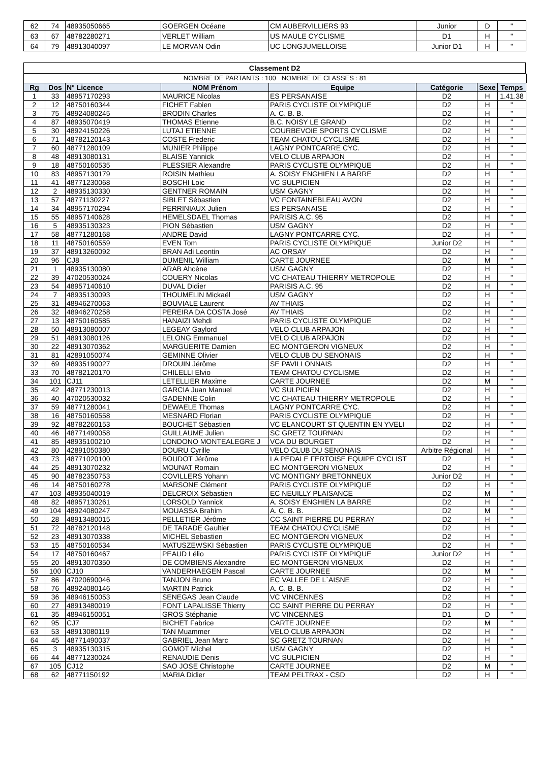| 62 | 74 | 48935050665 | GOERGEN Océane | CM AUBERVILLIERS 93 | Junior | D | " |
| 63 | 67 | 48782280271 | VERLET William | US MAULE CYCLISME | D1 | H | " |
| 64 | 79 | 48913040097 | LE MORVAN Odin | UC LONGJUMELLOISE | Junior D1 | H | " |
Classement D2
NOMBRE DE PARTANTS : 100 NOMBRE DE CLASSES : 81
| Rg | Dos | N° Licence | NOM Prénom | Equipe | Catégorie | Sexe | Temps |
| --- | --- | --- | --- | --- | --- | --- | --- |
| 1 | 33 | 48957170293 | MAURICE Nicolas | ES PERSANAISE | D2 | H | 1.41.38 |
| 2 | 12 | 48750160344 | FICHET Fabien | PARIS CYCLISTE OLYMPIQUE | D2 | H | " |
| 3 | 75 | 48924080245 | BRODIN Charles | A. C. B. B. | D2 | H | " |
| 4 | 87 | 48935070419 | THOMAS Etienne | B.C. NOISY LE GRAND | D2 | H | " |
| 5 | 30 | 48924150226 | LUTAJ ETIENNE | COURBEVOIE SPORTS CYCLISME | D2 | H | " |
| 6 | 71 | 48782120143 | COSTE Frederic | TEAM CHATOU CYCLISME | D2 | H | " |
| 7 | 60 | 48771280109 | MUNIER Philippe | LAGNY PONTCARRE CYC. | D2 | H | " |
| 8 | 48 | 48913080131 | BLAISE Yannick | VELO CLUB ARPAJON | D2 | H | " |
| 9 | 18 | 48750160535 | PLESSIER Alexandre | PARIS CYCLISTE OLYMPIQUE | D2 | H | " |
| 10 | 83 | 48957130179 | ROISIN Mathieu | A. SOISY ENGHIEN LA BARRE | D2 | H | " |
| 11 | 41 | 48771230068 | BOSCHI Loic | VC SULPICIEN | D2 | H | " |
| 12 | 2 | 48935130330 | GENTNER ROMAIN | USM GAGNY | D2 | H | " |
| 13 | 57 | 48771130227 | SIBLET Sébastien | VC FONTAINEBLEAU AVON | D2 | H | " |
| 14 | 34 | 48957170294 | PERRINIAUX Julien | ES PERSANAISE | D2 | H | " |
| 15 | 55 | 48957140628 | HEMELSDAEL Thomas | PARISIS A.C. 95 | D2 | H | " |
| 16 | 5 | 48935130323 | PION Sébastien | USM GAGNY | D2 | H | " |
| 17 | 58 | 48771280168 | ANDRE David | LAGNY PONTCARRE CYC. | D2 | H | " |
| 18 | 11 | 48750160559 | EVEN Tom | PARIS CYCLISTE OLYMPIQUE | Junior D2 | H | " |
| 19 | 37 | 48913260092 | BRAN Adi Leontin | AC ORSAY | D2 | H | " |
| 20 | 96 | CJ8 | DUMENIL William | CARTE JOURNEE | D2 | M | " |
| 21 | 1 | 48935130080 | ARAB Ahcène | USM GAGNY | D2 | H | " |
| 22 | 39 | 47020530024 | COUERY Nicolas | VC CHATEAU THIERRY METROPOLE | D2 | H | " |
| 23 | 54 | 48957140610 | DUVAL Didier | PARISIS A.C. 95 | D2 | H | " |
| 24 | 7 | 48935130093 | THOUMELIN Mickaël | USM GAGNY | D2 | H | " |
| 25 | 31 | 48946270063 | BOUVIALE Laurent | AV THIAIS | D2 | H | " |
| 26 | 32 | 48946270258 | PEREIRA DA COSTA José | AV THIAIS | D2 | H | " |
| 27 | 13 | 48750160585 | HANAIZI Mehdi | PARIS CYCLISTE OLYMPIQUE | D2 | H | " |
| 28 | 50 | 48913080007 | LEGEAY Gaylord | VELO CLUB ARPAJON | D2 | H | " |
| 29 | 51 | 48913080126 | LELONG Emmanuel | VELO CLUB ARPAJON | D2 | H | " |
| 30 | 22 | 48913070362 | MARGUERITE Damien | EC MONTGERON VIGNEUX | D2 | H | " |
| 31 | 81 | 42891050074 | GEMINNE Olivier | VELO CLUB DU SENONAIS | D2 | H | " |
| 32 | 69 | 48935190027 | DROUIN Jérôme | SE PAVILLONNAIS | D2 | H | " |
| 33 | 70 | 48782120170 | CHILELLI Elvio | TEAM CHATOU CYCLISME | D2 | H | " |
| 34 | 101 | CJ11 | LETELLIER Maxime | CARTE JOURNEE | D2 | M | " |
| 35 | 42 | 48771230013 | GARCIA Juan Manuel | VC SULPICIEN | D2 | H | " |
| 36 | 40 | 47020530032 | GADENNE Colin | VC CHATEAU THIERRY METROPOLE | D2 | H | " |
| 37 | 59 | 48771280041 | DEWAELE Thomas | LAGNY PONTCARRE CYC. | D2 | H | " |
| 38 | 16 | 48750160558 | MESNARD Florian | PARIS CYCLISTE OLYMPIQUE | D2 | H | " |
| 39 | 92 | 48782260153 | BOUCHET Sébastien | VC ELANCOURT ST QUENTIN EN YVELI | D2 | H | " |
| 40 | 46 | 48771490058 | GUILLAUME Julien | SC GRETZ TOURNAN | D2 | H | " |
| 41 | 85 | 48935100210 | LONDONO MONTEALEGRE J | VCA DU BOURGET | D2 | H | " |
| 42 | 80 | 42891050380 | DOURU Cyrille | VELO CLUB DU SENONAIS | Arbitre Régional | H | " |
| 43 | 73 | 48771020100 | BOUDOT Jérôme | LA PEDALE FERTOISE EQUIPE CYCLIST | D2 | H | " |
| 44 | 25 | 48913070232 | MOUNAT Romain | EC MONTGERON VIGNEUX | D2 | H | " |
| 45 | 90 | 48782350753 | COVILLERS Yohann | VC MONTIGNY BRETONNEUX | Junior D2 | H | " |
| 46 | 14 | 48750160278 | MARSONE Clément | PARIS CYCLISTE OLYMPIQUE | D2 | H | " |
| 47 | 103 | 48935040019 | DELCROIX Sébastien | EC NEUILLY PLAISANCE | D2 | M | " |
| 48 | 82 | 48957130261 | LORSOLD Yannick | A. SOISY ENGHIEN LA BARRE | D2 | H | " |
| 49 | 104 | 48924080247 | MOUASSA Brahim | A. C. B. B. | D2 | M | " |
| 50 | 28 | 48913480015 | PELLETIER Jérôme | CC SAINT PIERRE DU PERRAY | D2 | H | " |
| 51 | 72 | 48782120148 | DE TARADE Gaultier | TEAM CHATOU CYCLISME | D2 | H | " |
| 52 | 23 | 48913070338 | MICHEL Sebastien | EC MONTGERON VIGNEUX | D2 | H | " |
| 53 | 15 | 48750160534 | MATUSZEWSKI Sébastien | PARIS CYCLISTE OLYMPIQUE | D2 | H | " |
| 54 | 17 | 48750160467 | PEAUD Lélio | PARIS CYCLISTE OLYMPIQUE | Junior D2 | H | " |
| 55 | 20 | 48913070350 | DE COMBIENS Alexandre | EC MONTGERON VIGNEUX | D2 | H | " |
| 56 | 100 | CJ10 | VANDERHAEGEN Pascal | CARTE JOURNEE | D2 | M | " |
| 57 | 86 | 47020690046 | TANJON Bruno | EC VALLEE DE L`AISNE | D2 | H | " |
| 58 | 76 | 48924080146 | MARTIN Patrick | A. C. B. B. | D2 | H | " |
| 59 | 36 | 48946150053 | SENEGAS Jean Claude | VC VINCENNES | D2 | H | " |
| 60 | 27 | 48913480019 | FONT LAPALISSE Thierry | CC SAINT PIERRE DU PERRAY | D2 | H | " |
| 61 | 35 | 48946150051 | GROS Stéphanie | VC VINCENNES | D1 | D | " |
| 62 | 95 | CJ7 | BICHET Fabrice | CARTE JOURNEE | D2 | M | " |
| 63 | 53 | 48913080119 | TAN Muammer | VELO CLUB ARPAJON | D2 | H | " |
| 64 | 45 | 48771490037 | GABRIEL Jean Marc | SC GRETZ TOURNAN | D2 | H | " |
| 65 | 3 | 48935130315 | GOMOT Michel | USM GAGNY | D2 | H | " |
| 66 | 44 | 48771230024 | RENAUDIE Denis | VC SULPICIEN | D2 | H | " |
| 67 | 105 | CJ12 | SAO JOSE Christophe | CARTE JOURNEE | D2 | M | " |
| 68 | 62 | 48771150192 | MARIA Didier | TEAM PELTRAX - CSD | D2 | H | " |